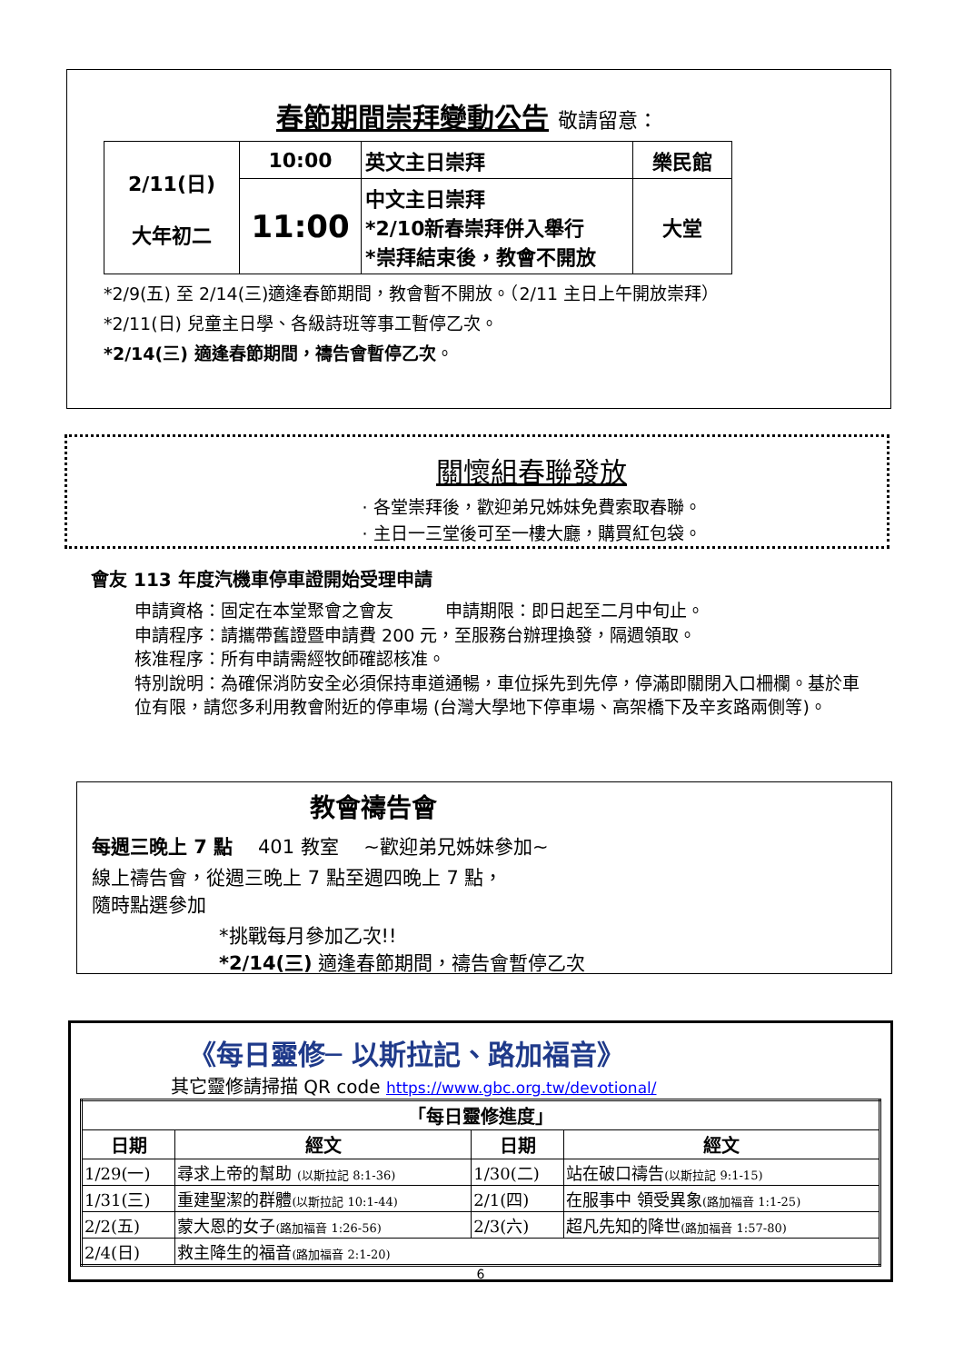春節期間崇拜變動公告 敬請留意：
| 2/11(日) 大年初二 | 10:00 | 英文主日崇拜 | 樂民館 |
| | 11:00 | 中文主日崇拜 *2/10新春崇拜併入舉行 *崇拜結束後，教會不開放 | 大堂 |
*2/9(五) 至 2/14(三)適逢春節期間，教會暫不開放。（2/11 主日上午開放崇拜）
*2/11(日) 兒童主日學、各級詩班等事工暫停乙次。
*2/14(三) 適逢春節期間，禱告會暫停乙次。
關懷組春聯發放
· 各堂崇拜後，歡迎弟兄姊妹免費索取春聯。
· 主日一三堂後可至一樓大廳，購買紅包袋。
會友 113 年度汽機車停車證開始受理申請
申請資格：固定在本堂聚會之會友　　　申請期限：即日起至二月中旬止。
申請程序：請攜帶舊證暨申請費 200 元，至服務台辦理換發，隔週領取。
核准程序：所有申請需經牧師確認核准。
特別說明：為確保消防安全必須保持車道通暢，車位採先到先停，停滿即關閉入口柵欄。基於車位有限，請您多利用教會附近的停車場 (台灣大學地下停車場、高架橋下及辛亥路兩側等)。
教會禱告會
每週三晚上 7 點　 401 教室　 ~歡迎弟兄姊妹參加~
線上禱告會，從週三晚上 7 點至週四晚上 7 點，
隨時點選參加
*挑戰每月參加乙次!!
*2/14(三) 適逢春節期間，禱告會暫停乙次
《每日靈修─ 以斯拉記、路加福音》
其它靈修請掃描 QR code https://www.gbc.org.tw/devotional/
| 「每日靈修進度」 | | | |
| --- | --- | --- | --- |
| 日期 | 經文 | 日期 | 經文 |
| 1/29(一) | 尋求上帝的幫助 (以斯拉記 8:1-36) | 1/30(二) | 站在破口禱告 (以斯拉記 9:1-15) |
| 1/31(三) | 重建聖潔的群體 (以斯拉記 10:1-44) | 2/1(四) | 在服事中 領受異象 (路加福音 1:1-25) |
| 2/2(五) | 蒙大恩的女子 (路加福音 1:26-56) | 2/3(六) | 超凡先知的降世 (路加福音 1:57-80) |
| 2/4(日) | 救主降生的福音 (路加福音 2:1-20) | | |
6